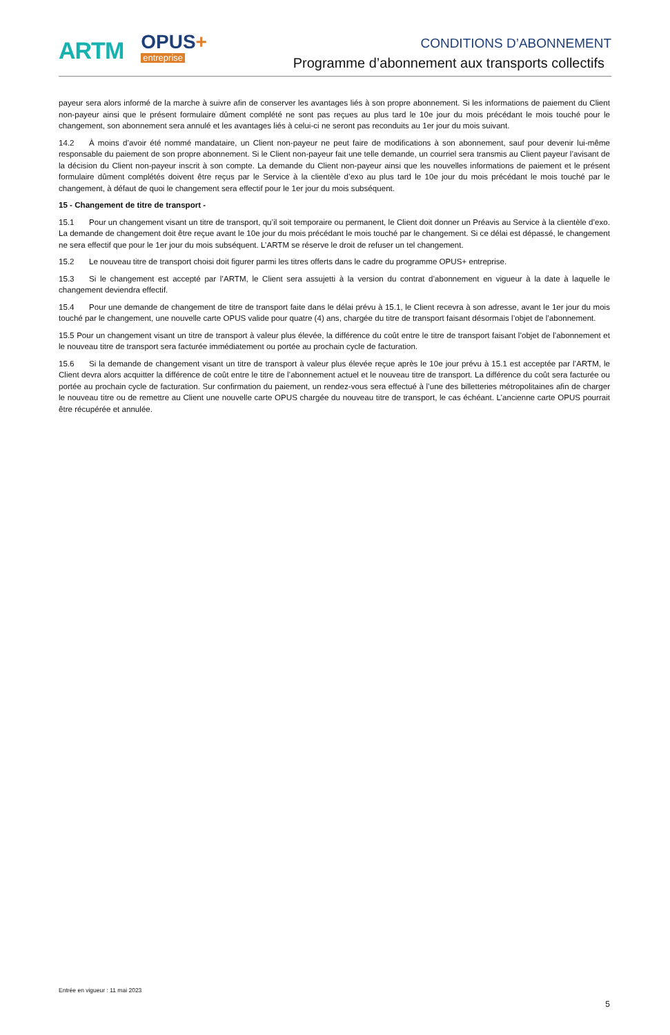ARTM
OPUS+
entreprise
CONDITIONS D’ABONNEMENT
Programme d’abonnement aux transports collectifs
payeur sera alors informé de la marche à suivre afin de conserver les avantages liés à son propre abonnement. Si les informations de paiement du Client non-payeur ainsi que le présent formulaire dûment complété ne sont pas reçues au plus tard le 10e jour du mois précédant le mois touché pour le changement, son abonnement sera annulé et les avantages liés à celui-ci ne seront pas reconduits au 1er jour du mois suivant.
14.2 À moins d’avoir été nommé mandataire, un Client non-payeur ne peut faire de modifications à son abonnement, sauf pour devenir lui-même responsable du paiement de son propre abonnement. Si le Client non-payeur fait une telle demande, un courriel sera transmis au Client payeur l’avisant de la décision du Client non-payeur inscrit à son compte. La demande du Client non-payeur ainsi que les nouvelles informations de paiement et le présent formulaire dûment complétés doivent être reçus par le Service à la clientèle d’exo au plus tard le 10e jour du mois précédant le mois touché par le changement, à défaut de quoi le changement sera effectif pour le 1er jour du mois subséquent.
15 - Changement de titre de transport -
15.1 Pour un changement visant un titre de transport, qu’il soit temporaire ou permanent, le Client doit donner un Préavis au Service à la clientèle d’exo. La demande de changement doit être reçue avant le 10e jour du mois précédant le mois touché par le changement. Si ce délai est dépassé, le changement ne sera effectif que pour le 1er jour du mois subséquent. L’ARTM se réserve le droit de refuser un tel changement.
15.2 Le nouveau titre de transport choisi doit figurer parmi les titres offerts dans le cadre du programme OPUS+ entreprise.
15.3 Si le changement est accepté par l’ARTM, le Client sera assujetti à la version du contrat d’abonnement en vigueur à la date à laquelle le changement deviendra effectif.
15.4 Pour une demande de changement de titre de transport faite dans le délai prévu à 15.1, le Client recevra à son adresse, avant le 1er jour du mois touché par le changement, une nouvelle carte OPUS valide pour quatre (4) ans, chargée du titre de transport faisant désormais l’objet de l’abonnement.
15.5 Pour un changement visant un titre de transport à valeur plus élevée, la différence du coût entre le titre de transport faisant l’objet de l’abonnement et le nouveau titre de transport sera facturée immédiatement ou portée au prochain cycle de facturation.
15.6 Si la demande de changement visant un titre de transport à valeur plus élevée reçue après le 10e jour prévu à 15.1 est acceptée par l’ARTM, le Client devra alors acquitter la différence de coût entre le titre de l’abonnement actuel et le nouveau titre de transport. La différence du coût sera facturée ou portée au prochain cycle de facturation. Sur confirmation du paiement, un rendez-vous sera effectué à l’une des billetteries métropolitaines afin de charger le nouveau titre ou de remettre au Client une nouvelle carte OPUS chargée du nouveau titre de transport, le cas échéant. L’ancienne carte OPUS pourrait être récupérée et annulée.
Entrée en vigueur : 11 mai 2023
5